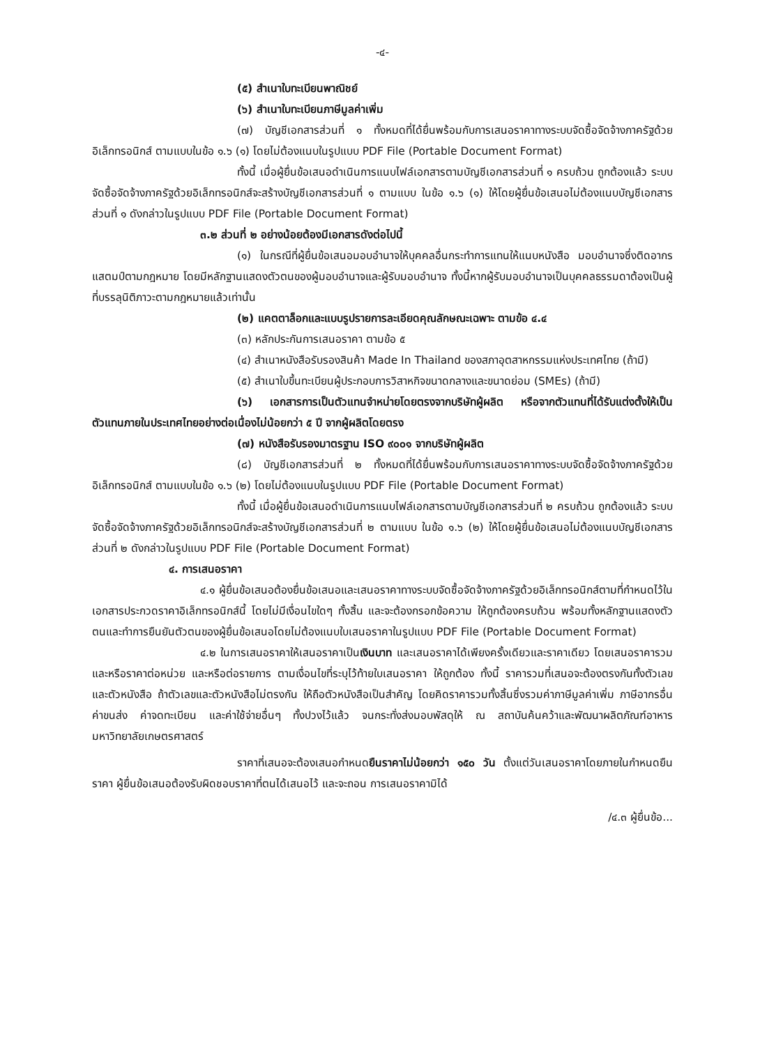-๔-
(๕) สำเนาใบทะเบียนพาณิชย์
(๖) สำเนาใบทะเบียนภาษีมูลค่าเพิ่ม
(๗) บัญชีเอกสารส่วนที่ ๑ ทั้งหมดที่ได้ยื่นพร้อมกับการเสนอราคาทางระบบจัดซื้อจัดจ้างภาครัฐด้วยอิเล็กทรอนิกส์ ตามแบบในข้อ ๑.๖ (๑) โดยไม่ต้องแนบในรูปแบบ PDF File (Portable Document Format)
ทั้งนี้ เมื่อผู้ยื่นข้อเสนอดำเนินการแนบไฟล์เอกสารตามบัญชีเอกสารส่วนที่ ๑ ครบถ้วน ถูกต้องแล้ว ระบบจัดซื้อจัดจ้างภาครัฐด้วยอิเล็กทรอนิกส์จะสร้างบัญชีเอกสารส่วนที่ ๑ ตามแบบ ในข้อ ๑.๖ (๑) ให้โดยผู้ยื่นข้อเสนอไม่ต้องแนบบัญชีเอกสารส่วนที่ ๑ ดังกล่าวในรูปแบบ PDF File (Portable Document Format)
๓.๒ ส่วนที่ ๒ อย่างน้อยต้องมีเอกสารดังต่อไปนี้
(๑) ในกรณีที่ผู้ยื่นข้อเสนอมอบอำนาจให้บุคคลอื่นกระทำการแทนให้แนบหนังสือ มอบอำนาจซึ่งติดอากรแสตมป์ตามกฎหมาย โดยมีหลักฐานแสดงตัวตนของผู้มอบอำนาจและผู้รับมอบอำนาจ ทั้งนี้หากผู้รับมอบอำนาจเป็นบุคคลธรรมดาต้องเป็นผู้ที่บรรลุนิติภาวะตามกฎหมายแล้วเท่านั้น
(๒) แคตตาล็อกและแบบรูปรายการละเอียดคุณลักษณะเฉพาะ ตามข้อ ๔.๔
(๓) หลักประกันการเสนอราคา ตามข้อ ๕
(๔) สำเนาหนังสือรับรองสินค้า Made In Thailand ของสภาอุตสาหกรรมแห่งประเทศไทย (ถ้ามี)
(๕) สำเนาใบขึ้นทะเบียนผู้ประกอบการวิสาหกิจขนาดกลางและขนาดย่อม (SMEs) (ถ้ามี)
(๖) เอกสารการเป็นตัวแทนจำหน่ายโดยตรงจากบริษัทผู้ผลิต หรือจากตัวแทนที่ได้รับแต่งตั้งให้เป็นตัวแทนภายในประเทศไทยอย่างต่อเนื่องไม่น้อยกว่า ๕ ปี จากผู้ผลิตโดยตรง
(๗) หนังสือรับรองมาตรฐาน ISO ๙๐๐๑ จากบริษัทผู้ผลิต
(๘) บัญชีเอกสารส่วนที่ ๒ ทั้งหมดที่ได้ยื่นพร้อมกับการเสนอราคาทางระบบจัดซื้อจัดจ้างภาครัฐด้วยอิเล็กทรอนิกส์ ตามแบบในข้อ ๑.๖ (๒) โดยไม่ต้องแนบในรูปแบบ PDF File (Portable Document Format)
ทั้งนี้ เมื่อผู้ยื่นข้อเสนอดำเนินการแนบไฟล์เอกสารตามบัญชีเอกสารส่วนที่ ๒ ครบถ้วน ถูกต้องแล้ว ระบบจัดซื้อจัดจ้างภาครัฐด้วยอิเล็กทรอนิกส์จะสร้างบัญชีเอกสารส่วนที่ ๒ ตามแบบ ในข้อ ๑.๖ (๒) ให้โดยผู้ยื่นข้อเสนอไม่ต้องแนบบัญชีเอกสารส่วนที่ ๒ ดังกล่าวในรูปแบบ PDF File (Portable Document Format)
๔. การเสนอราคา
๔.๑ ผู้ยื่นข้อเสนอต้องยื่นข้อเสนอและเสนอราคาทางระบบจัดซื้อจัดจ้างภาครัฐด้วยอิเล็กทรอนิกส์ตามที่กำหนดไว้ในเอกสารประกวดราคาอิเล็กทรอนิกส์นี้ โดยไม่มีเงื่อนไขใดๆ ทั้งสิ้น และจะต้องกรอกข้อความ ให้ถูกต้องครบถ้วน พร้อมทั้งหลักฐานแสดงตัวตนและทำการยืนยันตัวตนของผู้ยื่นข้อเสนอโดยไม่ต้องแนบใบเสนอราคาในรูปแบบ PDF File (Portable Document Format)
๔.๒ ในการเสนอราคาให้เสนอราคาเป็นเงินบาท และเสนอราคาได้เพียงครั้งเดียวและราคาเดียว โดยเสนอราคารวม และหรือราคาต่อหน่วย และหรือต่อรายการ ตามเงื่อนไขที่ระบุไว้ท้ายใบเสนอราคา ให้ถูกต้อง ทั้งนี้ ราคารวมที่เสนอจะต้องตรงกันทั้งตัวเลขและตัวหนังสือ ถ้าตัวเลขและตัวหนังสือไม่ตรงกัน ให้ถือตัวหนังสือเป็นสำคัญ โดยคิดราคารวมทั้งสิ้นซึ่งรวมค่าภาษีมูลค่าเพิ่ม ภาษีอากรอื่น ค่าขนส่ง ค่าจดทะเบียน และค่าใช้จ่ายอื่นๆ ทั้งปวงไว้แล้ว จนกระทั่งส่งมอบพัสดุให้ ณ สถาบันค้นคว้าและพัฒนาผลิตภัณฑ์อาหาร มหาวิทยาลัยเกษตรศาสตร์
ราคาที่เสนอจะต้องเสนอกำหนดยืนราคาไม่น้อยกว่า ๑๕๐ วัน ตั้งแต่วันเสนอราคาโดยภายในกำหนดยืนราคา ผู้ยื่นข้อเสนอต้องรับผิดชอบราคาที่ตนได้เสนอไว้ และจะถอน การเสนอราคามิได้
/๔.๓ ผู้ยื่นข้อ...